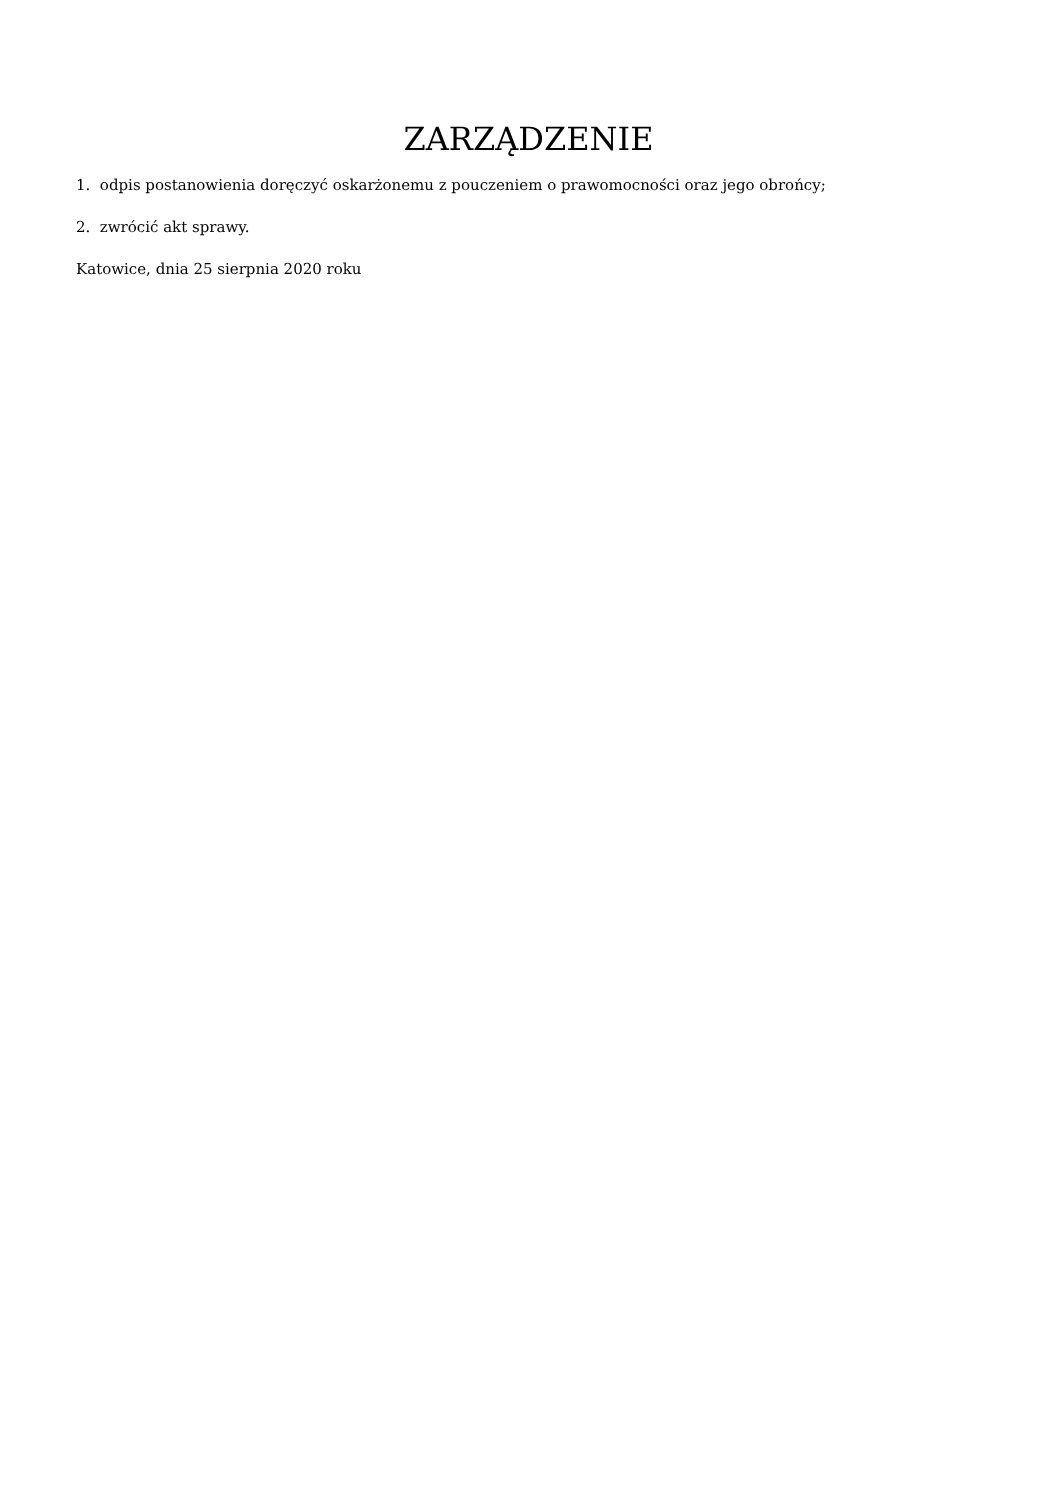ZARZĄDZENIE
1. odpis postanowienia doręczyć oskarżonemu z pouczeniem o prawomocności oraz jego obrońcy;
2. zwrócić akt sprawy.
Katowice, dnia 25 sierpnia 2020 roku